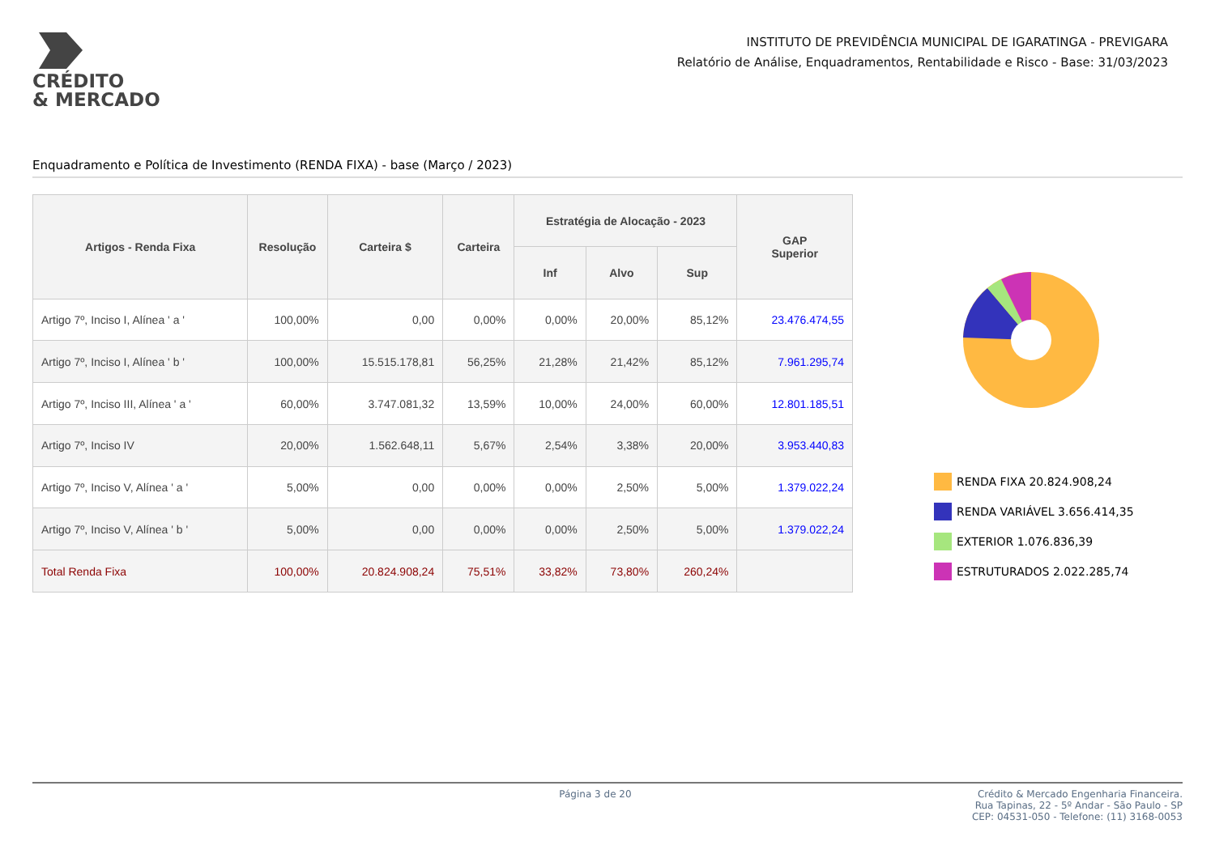CRÉDITO
& MERCADO
INSTITUTO DE PREVIDÊNCIA MUNICIPAL DE IGARATINGA - PREVIGARA
Relatório de Análise, Enquadramentos, Rentabilidade e Risco - Base: 31/03/2023
Enquadramento e Política de Investimento (RENDA FIXA) - base (Março / 2023)
| Artigos - Renda Fixa | Resolução | Carteira $ | Carteira | Estratégia de Alocação - 2023 | | | GAP Superior |
| --- | --- | --- | --- | --- | --- | --- | --- |
| | | | | Inf | Alvo | Sup | |
| Artigo 7º, Inciso I, Alínea ' a ' | 100,00% | 0,00 | 0,00% | 0,00% | 20,00% | 85,12% | 23.476.474,55 |
| Artigo 7º, Inciso I, Alínea ' b ' | 100,00% | 15.515.178,81 | 56,25% | 21,28% | 21,42% | 85,12% | 7.961.295,74 |
| Artigo 7º, Inciso III, Alínea ' a ' | 60,00% | 3.747.081,32 | 13,59% | 10,00% | 24,00% | 60,00% | 12.801.185,51 |
| Artigo 7º, Inciso IV | 20,00% | 1.562.648,11 | 5,67% | 2,54% | 3,38% | 20,00% | 3.953.440,83 |
| Artigo 7º, Inciso V, Alínea ' a ' | 5,00% | 0,00 | 0,00% | 0,00% | 2,50% | 5,00% | 1.379.022,24 |
| Artigo 7º, Inciso V, Alínea ' b ' | 5,00% | 0,00 | 0,00% | 0,00% | 2,50% | 5,00% | 1.379.022,24 |
| Total Renda Fixa | 100,00% | 20.824.908,24 | 75,51% | 33,82% | 73,80% | 260,24% | |
RENDA FIXA 20.824.908,24
RENDA VARIÁVEL 3.656.414,35
EXTERIOR 1.076.836,39
ESTRUTURADOS 2.022.285,74
Página 3 de 20 Crédito & Mercado Engenharia Financeira.
Rua Tapinas, 22 - 5º Andar - São Paulo - SP
CEP: 04531-050 - Telefone: (11) 3168-0053